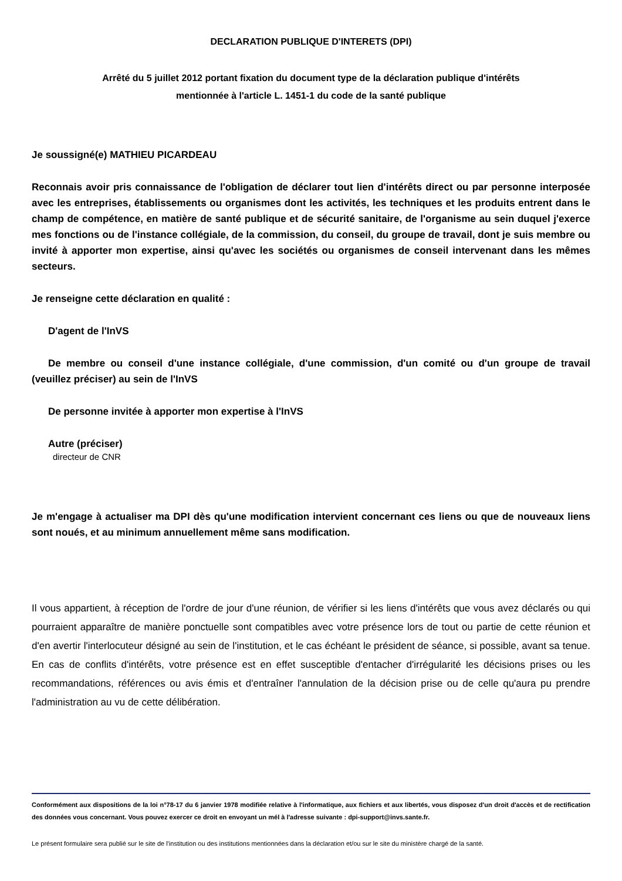DECLARATION PUBLIQUE D'INTERETS (DPI)
Arrêté du 5 juillet 2012 portant fixation du document type de la déclaration publique d'intérêts
mentionnée à l'article L. 1451-1 du code de la santé publique
Je soussigné(e) MATHIEU PICARDEAU
Reconnais avoir pris connaissance de l'obligation de déclarer tout lien d'intérêts direct ou par personne interposée avec les entreprises, établissements ou organismes dont les activités, les techniques et les produits entrent dans le champ de compétence, en matière de santé publique et de sécurité sanitaire, de l'organisme au sein duquel j'exerce mes fonctions ou de l'instance collégiale, de la commission, du conseil, du groupe de travail, dont je suis membre ou invité à apporter mon expertise, ainsi qu'avec les sociétés ou organismes de conseil intervenant dans les mêmes secteurs.
Je renseigne cette déclaration en qualité :
D'agent de l'InVS
De membre ou conseil d'une instance collégiale, d'une commission, d'un comité ou d'un groupe de travail (veuillez préciser) au sein de l'InVS
De personne invitée à apporter mon expertise à l'InVS
Autre (préciser)
directeur de CNR
Je m'engage à actualiser ma DPI dès qu'une modification intervient concernant ces liens ou que de nouveaux liens sont noués, et au minimum annuellement même sans modification.
Il vous appartient, à réception de l'ordre de jour d'une réunion, de vérifier si les liens d'intérêts que vous avez déclarés ou qui pourraient apparaître de manière ponctuelle sont compatibles avec votre présence lors de tout ou partie de cette réunion et d'en avertir l'interlocuteur désigné au sein de l'institution, et le cas échéant le président de séance, si possible, avant sa tenue. En cas de conflits d'intérêts, votre présence est en effet susceptible d'entacher d'irrégularité les décisions prises ou les recommandations, références ou avis émis et d'entraîner l'annulation de la décision prise ou de celle qu'aura pu prendre l'administration au vu de cette délibération.
Conformément aux dispositions de la loi n°78-17 du 6 janvier 1978 modifiée relative à l'informatique, aux fichiers et aux libertés, vous disposez d'un droit d'accès et de rectification des données vous concernant. Vous pouvez exercer ce droit en envoyant un mél à l'adresse suivante : dpi-support@invs.sante.fr.
Le présent formulaire sera publié sur le site de l'institution ou des institutions mentionnées dans la déclaration et/ou sur le site du ministère chargé de la santé.